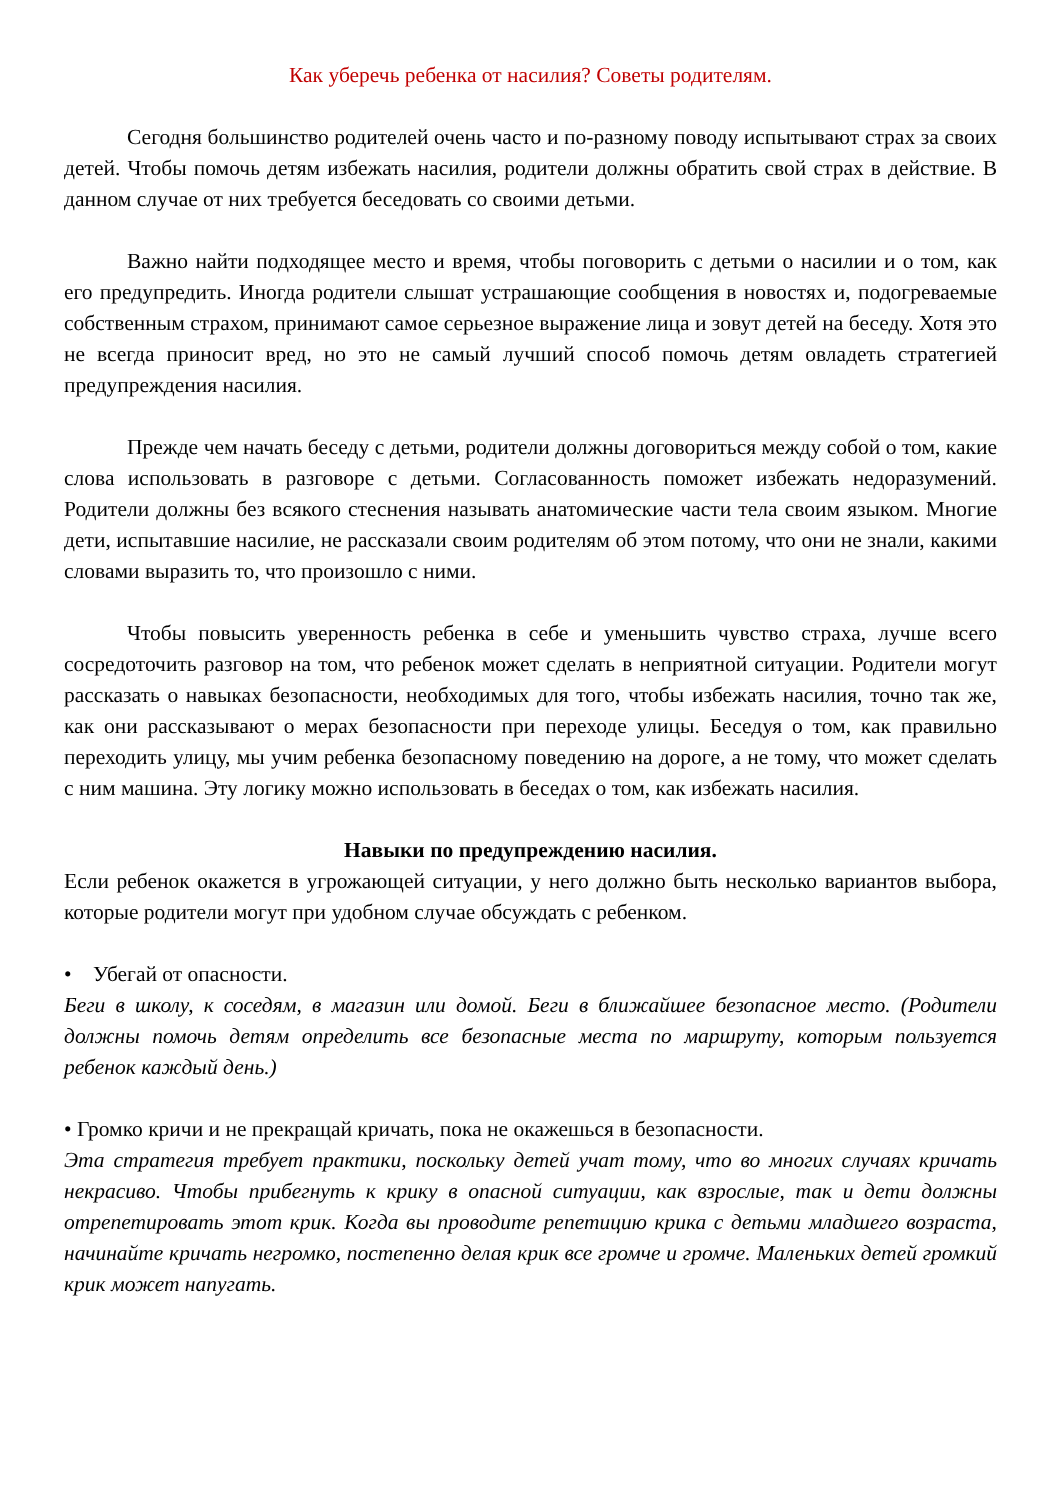Как уберечь ребенка от насилия? Советы родителям.
Сегодня большинство родителей очень часто и по-разному поводу испытывают страх за своих детей. Чтобы помочь детям избежать насилия, родители должны обратить свой страх в действие. В данном случае от них требуется беседовать со своими детьми.
Важно найти подходящее место и время, чтобы поговорить с детьми о насилии и о том, как его предупредить. Иногда родители слышат устрашающие сообщения в новостях и, подогреваемые собственным страхом, принимают самое серьезное выражение лица и зовут детей на беседу. Хотя это не всегда приносит вред, но это не самый лучший способ помочь детям овладеть стратегией предупреждения насилия.
Прежде чем начать беседу с детьми, родители должны договориться между собой о том, какие слова использовать в разговоре с детьми. Согласованность поможет избежать недоразумений. Родители должны без всякого стеснения называть анатомические части тела своим языком. Многие дети, испытавшие насилие, не рассказали своим родителям об этом потому, что они не знали, какими словами выразить то, что произошло с ними.
Чтобы повысить уверенность ребенка в себе и уменьшить чувство страха, лучше всего сосредоточить разговор на том, что ребенок может сделать в неприятной ситуации. Родители могут рассказать о навыках безопасности, необходимых для того, чтобы избежать насилия, точно так же, как они рассказывают о мерах безопасности при переходе улицы. Беседуя о том, как правильно переходить улицу, мы учим ребенка безопасному поведению на дороге, а не тому, что может сделать с ним машина. Эту логику можно использовать в беседах о том, как избежать насилия.
Навыки по предупреждению насилия.
Если ребенок окажется в угрожающей ситуации, у него должно быть несколько вариантов выбора, которые родители могут при удобном случае обсуждать с ребенком.
• Убегай от опасности.
Беги в школу, к соседям, в магазин или домой. Беги в ближайшее безопасное место. (Родители должны помочь детям определить все безопасные места по маршруту, которым пользуется ребенок каждый день.)
• Громко кричи и не прекращай кричать, пока не окажешься в безопасности.
Эта стратегия требует практики, поскольку детей учат тому, что во многих случаях кричать некрасиво. Чтобы прибегнуть к крику в опасной ситуации, как взрослые, так и дети должны отрепетировать этот крик. Когда вы проводите репетицию крика с детьми младшего возраста, начинайте кричать негромко, постепенно делая крик все громче и громче. Маленьких детей громкий крик может напугать.